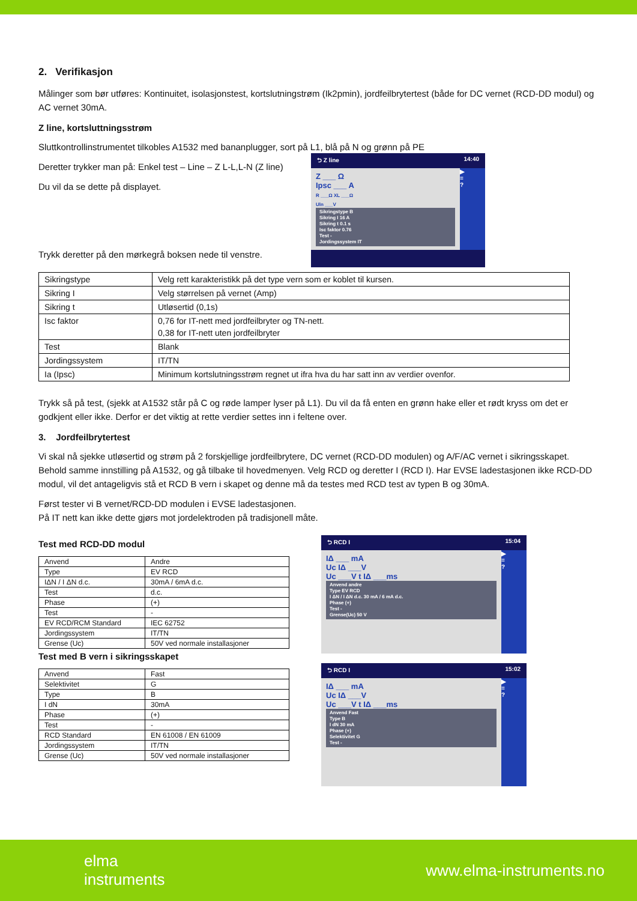2. Verifikasjon
Målinger som bør utføres: Kontinuitet, isolasjonstest, kortslutningstrøm (Ik2pmin), jordfeilbrytertest (både for DC vernet (RCD-DD modul) og AC vernet 30mA.
Z line, kortsluttningsstrøm
Sluttkontrollinstrumentet tilkobles A1532 med bananplugger, sort på L1, blå på N og grønn på PE
Deretter trykker man på: Enkel test – Line – Z L-L,L-N (Z line)
Du vil da se dette på displayet.
Trykk deretter på den mørkegrå boksen nede til venstre.
⮌ Z line 14:40
Z ___ Ω
Ipsc ___ A
R ___Ω XL ___Ω
Uln ___V
Sikringstype B
Sikring I 16 A
Sikring t 0.1 s
Isc faktor 0.76
Test -
Jordingssystem IT
▶
≡
?
| Sikringstype | Velg rett karakteristikk på det type vern som er koblet til kursen. |
| Sikring I | Velg størrelsen på vernet (Amp) |
| Sikring t | Utløsertid (0,1s) |
| Isc faktor | 0,76 for IT-nett med jordfeilbryter og TN-nett. 0,38 for IT-nett uten jordfeilbryter |
| Test | Blank |
| Jordingssystem | IT/TN |
| Ia (Ipsc) | Minimum kortslutningsstrøm regnet ut ifra hva du har satt inn av verdier ovenfor. |
Trykk så på test, (sjekk at A1532 står på C og røde lamper lyser på L1). Du vil da få enten en grønn hake eller et rødt kryss om det er godkjent eller ikke. Derfor er det viktig at rette verdier settes inn i feltene over.
3. Jordfeilbrytertest
Vi skal nå sjekke utløsertid og strøm på 2 forskjellige jordfeilbrytere, DC vernet (RCD-DD modulen) og A/F/AC vernet i sikringsskapet. Behold samme innstilling på A1532, og gå tilbake til hovedmenyen. Velg RCD og deretter I (RCD I). Har EVSE ladestasjonen ikke RCD-DD modul, vil det antageligvis stå et RCD B vern i skapet og denne må da testes med RCD test av typen B og 30mA.
Først tester vi B vernet/RCD-DD modulen i EVSE ladestasjonen.
På IT nett kan ikke dette gjørs mot jordelektroden på tradisjonell måte.
Test med RCD-DD modul
| Anvend | Andre |
| Type | EV RCD |
| IΔN / I ΔN d.c. | 30mA / 6mA d.c. |
| Test | d.c. |
| Phase | (+) |
| Test | - |
| EV RCD/RCM Standard | IEC 62752 |
| Jordingssystem | IT/TN |
| Grense (Uc) | 50V ved normale installasjoner |
Test med B vern i sikringsskapet
| Anvend | Fast |
| Selektivitet | G |
| Type | B |
| I dN | 30mA |
| Phase | (+) |
| Test | - |
| RCD Standard | EN 61008 / EN 61009 |
| Jordingssystem | IT/TN |
| Grense (Uc) | 50V ved normale installasjoner |
⮌ RCD I 15:04
IΔ ___ mA
Uc IΔ ___V
Uc ___V t IΔ ___ms
Anvend andre
Type EV RCD
I ΔN / I ΔN d.c. 30 mA / 6 mA d.c.
Phase (+)
Test -
Grense(Uc) 50 V
▶
≡
?
⮌ RCD I 15:02
IΔ ___ mA
Uc IΔ ___V
Uc ___V t IΔ ___ms
Anvend Fast
Type B
I dN 30 mA
Phase (+)
Selektivitet G
Test -
▶
≡
?
elma
instruments www.elma-instruments.no